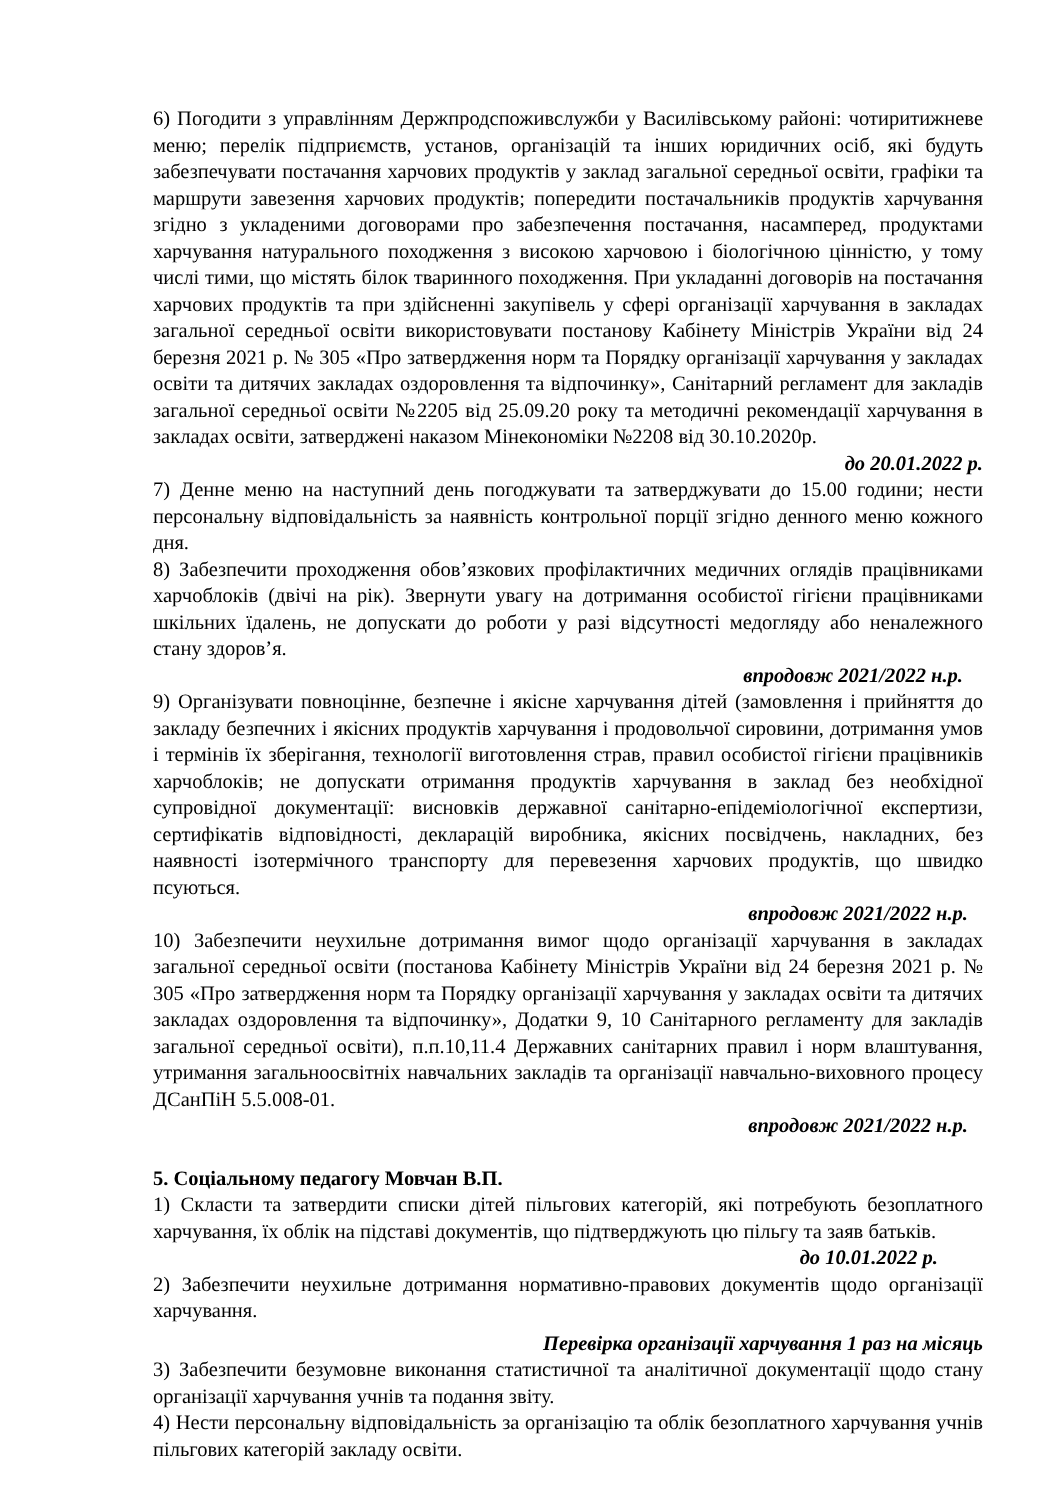6) Погодити з управлінням Держпродспоживслужби у Василівському районі: чотиритижневе меню; перелік підприємств, установ, організацій та інших юридичних осіб, які будуть забезпечувати постачання харчових продуктів у заклад загальної середньої освіти, графіки та маршрути завезення харчових продуктів; попередити постачальників продуктів харчування згідно з укладеними договорами про забезпечення постачання, насамперед, продуктами харчування натурального походження з високою харчовою і біологічною цінністю, у тому числі тими, що містять білок тваринного походження. При укладанні договорів на постачання харчових продуктів та при здійсненні закупівель у сфері організації харчування в закладах загальної середньої освіти використовувати постанову Кабінету Міністрів України від 24 березня 2021 р. № 305 «Про затвердження норм та Порядку організації харчування у закладах освіти та дитячих закладах оздоровлення та відпочинку», Санітарний регламент для закладів загальної середньої освіти №2205 від 25.09.20 року та методичні рекомендації харчування в закладах освіти, затверджені наказом Мінекономіки №2208 від 30.10.2020р.
до 20.01.2022 р.
7) Денне меню на наступний день погоджувати та затверджувати до 15.00 години; нести персональну відповідальність за наявність контрольної порції згідно денного меню кожного дня.
8) Забезпечити проходження обов’язкових профілактичних медичних оглядів працівниками харчоблоків (двічі на рік). Звернути увагу на дотримання особистої гігієни працівниками шкільних їдалень, не допускати до роботи у разі відсутності медогляду або неналежного стану здоров’я.
впродовж 2021/2022 н.р.
9) Організувати повноцінне, безпечне і якісне харчування дітей (замовлення і прийняття до закладу безпечних і якісних продуктів харчування і продовольчої сировини, дотримання умов і термінів їх зберігання, технології виготовлення страв, правил особистої гігієни працівників харчоблоків; не допускати отримання продуктів харчування в заклад без необхідної супровідної документації: висновків державної санітарно-епідеміологічної експертизи, сертифікатів відповідності, декларацій виробника, якісних посвідчень, накладних, без наявності ізотермічного транспорту для перевезення харчових продуктів, що швидко псуються.
впродовж 2021/2022 н.р.
10) Забезпечити неухильне дотримання вимог щодо організації харчування в закладах загальної середньої освіти (постанова Кабінету Міністрів України від 24 березня 2021 р. № 305 «Про затвердження норм та Порядку організації харчування у закладах освіти та дитячих закладах оздоровлення та відпочинку», Додатки 9, 10 Санітарного регламенту для закладів загальної середньої освіти), п.п.10,11.4 Державних санітарних правил і норм влаштування, утримання загальноосвітніх навчальних закладів та організації навчально-виховного процесу ДСанПіН 5.5.008-01.
впродовж 2021/2022 н.р.
5. Соціальному педагогу Мовчан В.П.
1) Скласти та затвердити списки дітей пільгових категорій, які потребують безоплатного харчування, їх облік на підставі документів, що підтверджують цю пільгу та заяв батьків.
до 10.01.2022 р.
2) Забезпечити неухильне дотримання нормативно-правових документів щодо організації харчування.
Перевірка організації харчування 1 раз на місяць
3) Забезпечити безумовне виконання статистичної та аналітичної документації щодо стану організації харчування учнів та подання звіту.
4) Нести персональну відповідальність за організацію та облік безоплатного харчування учнів пільгових категорій закладу освіти.